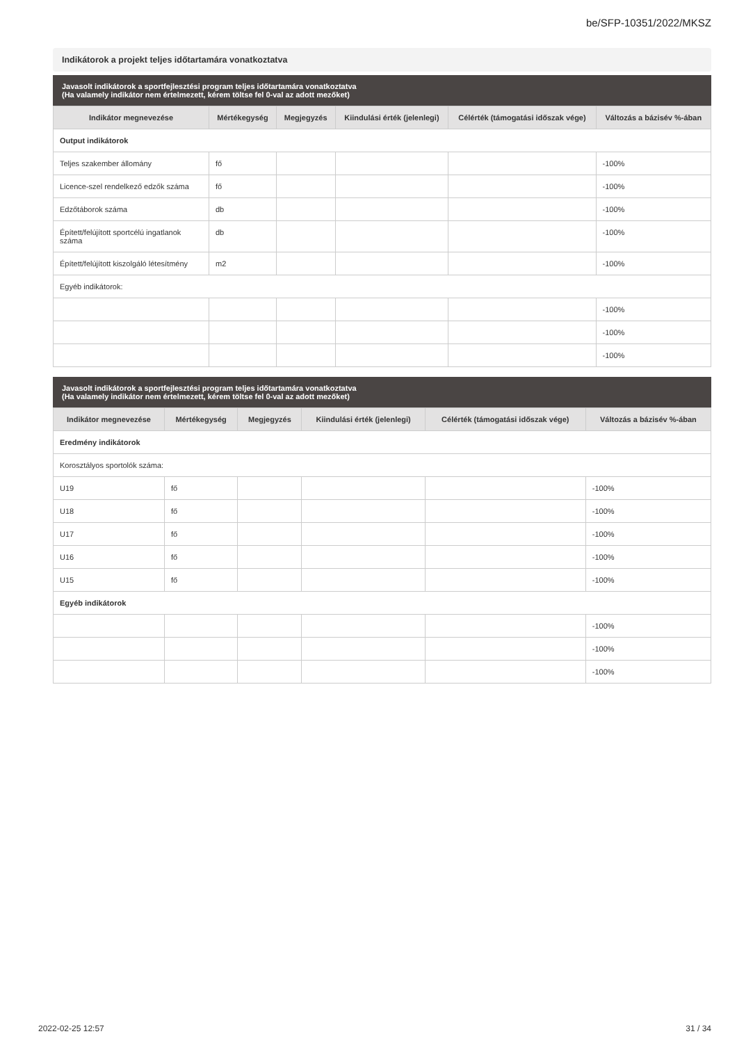be/SFP-10351/2022/MKSZ
Indikátorok a projekt teljes időtartamára vonatkoztatva
Javasolt indikátorok a sportfejlesztési program teljes időtartamára vonatkoztatva
(Ha valamely indikátor nem értelmezett, kérem töltse fel 0-val az adott mezőket)
| Indikátor megnevezése | Mértékegység | Megjegyzés | Kiindulási érték (jelenlegi) | Célérték (támogatási időszak vége) | Változás a bázisév %-ában |
| --- | --- | --- | --- | --- | --- |
| Output indikátorok | | | | | |
| Teljes szakember állomány | fő | | | | -100% |
| Licence-szel rendelkező edzők száma | fő | | | | -100% |
| Edzőtáborok száma | db | | | | -100% |
| Épített/felújított sportcélú ingatlanok száma | db | | | | -100% |
| Épített/felújított kiszolgáló létesítmény | m2 | | | | -100% |
| Egyéb indikátorok: | | | | | |
| | | | | | -100% |
| | | | | | -100% |
| | | | | | -100% |
Javasolt indikátorok a sportfejlesztési program teljes időtartamára vonatkoztatva
(Ha valamely indikátor nem értelmezett, kérem töltse fel 0-val az adott mezőket)
| Indikátor megnevezése | Mértékegység | Megjegyzés | Kiindulási érték (jelenlegi) | Célérték (támogatási időszak vége) | Változás a bázisév %-ában |
| --- | --- | --- | --- | --- | --- |
| Eredmény indikátorok | | | | | |
| Korosztályos sportolók száma: | | | | | |
| U19 | fő | | | | -100% |
| U18 | fő | | | | -100% |
| U17 | fő | | | | -100% |
| U16 | fő | | | | -100% |
| U15 | fő | | | | -100% |
| Egyéb indikátorok | | | | | |
| | | | | | -100% |
| | | | | | -100% |
| | | | | | -100% |
2022-02-25 12:57 31 / 34